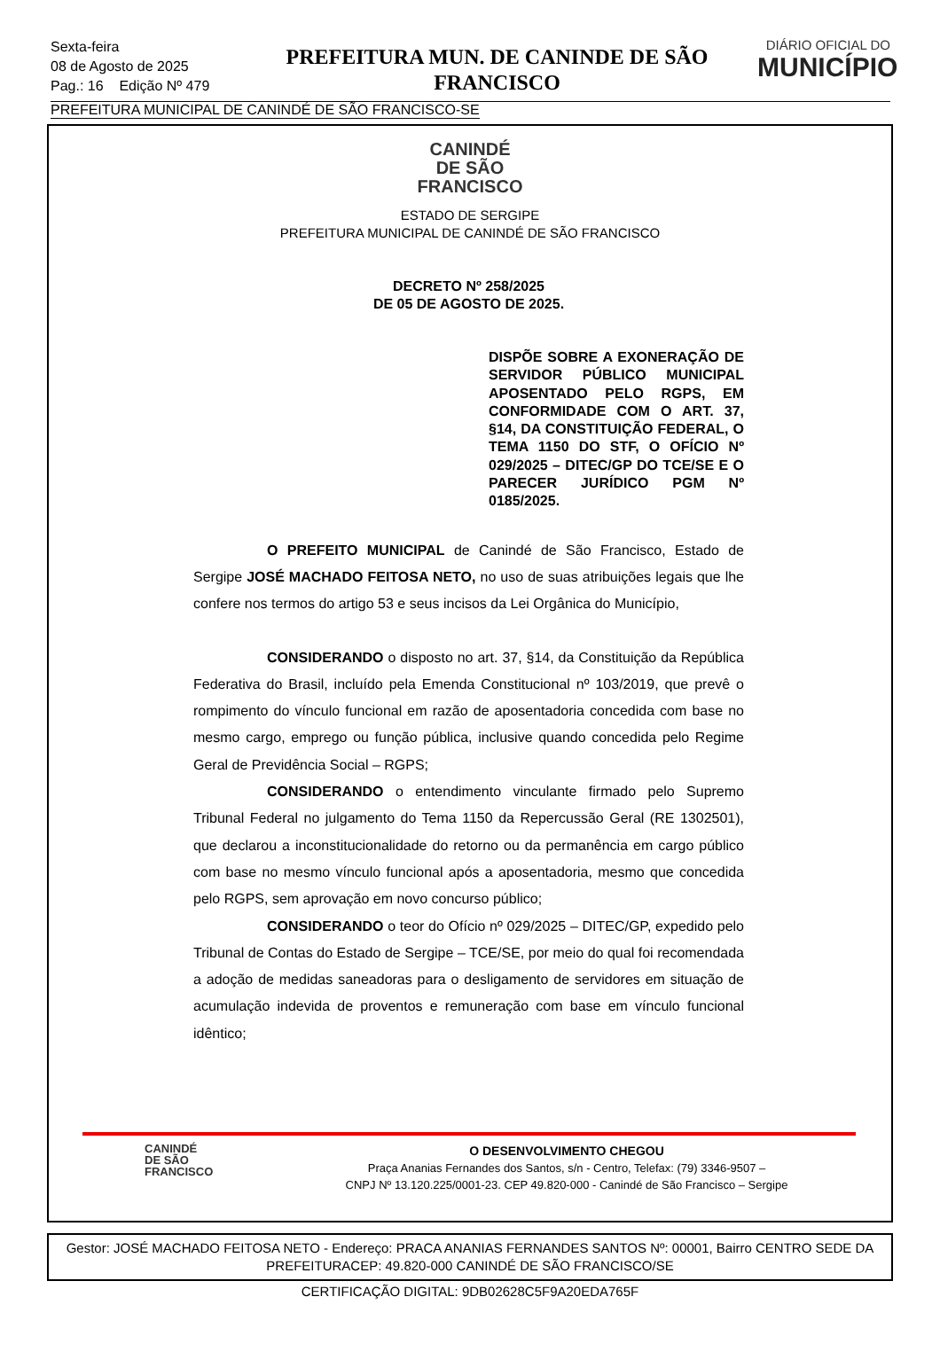Sexta-feira
08 de Agosto de 2025
Pag.: 16 Edição Nº 479
PREFEITURA MUN. DE CANINDE DE SÃO FRANCISCO
DIÁRIO OFICIAL DO
MUNICÍPIO
PREFEITURA MUNICIPAL DE CANINDÉ DE SÃO FRANCISCO-SE
CANINDÉ
DE SÃO
FRANCISCO
ESTADO DE SERGIPE
PREFEITURA MUNICIPAL DE CANINDÉ DE SÃO FRANCISCO
DECRETO Nº 258/2025
DE 05 DE AGOSTO DE 2025.
DISPÕE SOBRE A EXONERAÇÃO DE SERVIDOR PÚBLICO MUNICIPAL APOSENTADO PELO RGPS, EM CONFORMIDADE COM O ART. 37, §14, DA CONSTITUIÇÃO FEDERAL, O TEMA 1150 DO STF, O OFÍCIO Nº 029/2025 – DITEC/GP DO TCE/SE E O PARECER JURÍDICO PGM Nº 0185/2025.
O PREFEITO MUNICIPAL de Canindé de São Francisco, Estado de Sergipe JOSÉ MACHADO FEITOSA NETO, no uso de suas atribuições legais que lhe confere nos termos do artigo 53 e seus incisos da Lei Orgânica do Município,
CONSIDERANDO o disposto no art. 37, §14, da Constituição da República Federativa do Brasil, incluído pela Emenda Constitucional nº 103/2019, que prevê o rompimento do vínculo funcional em razão de aposentadoria concedida com base no mesmo cargo, emprego ou função pública, inclusive quando concedida pelo Regime Geral de Previdência Social – RGPS;
CONSIDERANDO o entendimento vinculante firmado pelo Supremo Tribunal Federal no julgamento do Tema 1150 da Repercussão Geral (RE 1302501), que declarou a inconstitucionalidade do retorno ou da permanência em cargo público com base no mesmo vínculo funcional após a aposentadoria, mesmo que concedida pelo RGPS, sem aprovação em novo concurso público;
CONSIDERANDO o teor do Ofício nº 029/2025 – DITEC/GP, expedido pelo Tribunal de Contas do Estado de Sergipe – TCE/SE, por meio do qual foi recomendada a adoção de medidas saneadoras para o desligamento de servidores em situação de acumulação indevida de proventos e remuneração com base em vínculo funcional idêntico;
CANINDÉ
DE SÃO
FRANCISCO
O DESENVOLVIMENTO CHEGOU
Praça Ananias Fernandes dos Santos, s/n - Centro, Telefax: (79) 3346-9507 –
CNPJ Nº 13.120.225/0001-23. CEP 49.820-000 - Canindé de São Francisco – Sergipe
Gestor: JOSÉ MACHADO FEITOSA NETO - Endereço: PRACA ANANIAS FERNANDES SANTOS Nº: 00001, Bairro CENTRO SEDE DA PREFEITURACEP: 49.820-000 CANINDÉ DE SÃO FRANCISCO/SE
CERTIFICAÇÃO DIGITAL: 9DB02628C5F9A20EDA765F